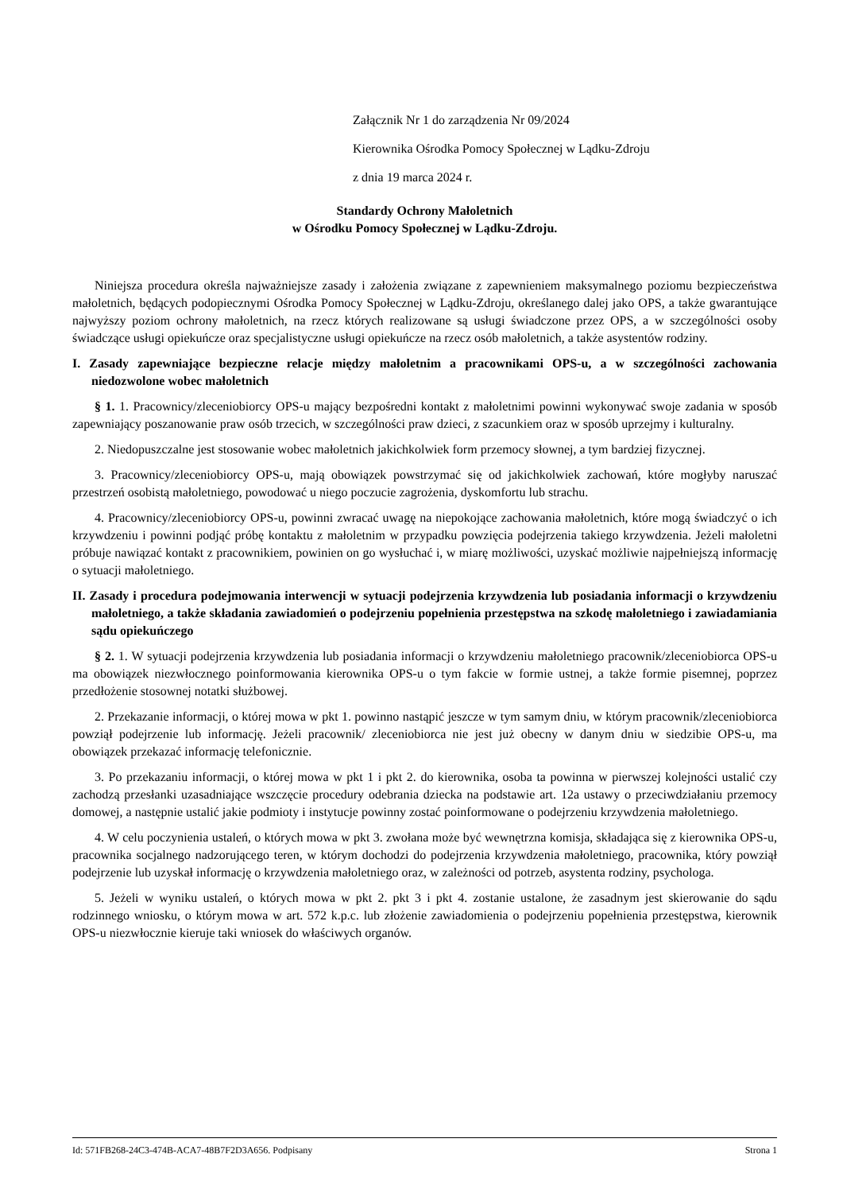Załącznik Nr 1 do zarządzenia Nr 09/2024
Kierownika Ośrodka Pomocy Społecznej w Lądku-Zdroju
z dnia 19 marca 2024 r.
Standardy Ochrony Małoletnich
w Ośrodku Pomocy Społecznej w Lądku-Zdroju.
Niniejsza procedura określa najważniejsze zasady i założenia związane z zapewnieniem maksymalnego poziomu bezpieczeństwa małoletnich, będących podopiecznymi Ośrodka Pomocy Społecznej w Lądku-Zdroju, określanego dalej jako OPS, a także gwarantujące najwyższy poziom ochrony małoletnich, na rzecz których realizowane są usługi świadczone przez OPS, a w szczególności osoby świadczące usługi opiekuńcze oraz specjalistyczne usługi opiekuńcze na rzecz osób małoletnich, a także asystentów rodziny.
I. Zasady zapewniające bezpieczne relacje między małoletnim a pracownikami OPS-u, a w szczególności zachowania niedozwolone wobec małoletnich
§ 1. 1. Pracownicy/zleceniobiorcy OPS-u mający bezpośredni kontakt z małoletnimi powinni wykonywać swoje zadania w sposób zapewniający poszanowanie praw osób trzecich, w szczególności praw dzieci, z szacunkiem oraz w sposób uprzejmy i kulturalny.
2. Niedopuszczalne jest stosowanie wobec małoletnich jakichkolwiek form przemocy słownej, a tym bardziej fizycznej.
3. Pracownicy/zleceniobiorcy OPS-u, mają obowiązek powstrzymać się od jakichkolwiek zachowań, które mogłyby naruszać przestrzeń osobistą małoletniego, powodować u niego poczucie zagrożenia, dyskomfortu lub strachu.
4. Pracownicy/zleceniobiorcy OPS-u, powinni zwracać uwagę na niepokojące zachowania małoletnich, które mogą świadczyć o ich krzywdzeniu i powinni podjąć próbę kontaktu z małoletnim w przypadku powzięcia podejrzenia takiego krzywdzenia. Jeżeli małoletni próbuje nawiązać kontakt z pracownikiem, powinien on go wysłuchać i, w miarę możliwości, uzyskać możliwie najpełniejszą informację o sytuacji małoletniego.
II. Zasady i procedura podejmowania interwencji w sytuacji podejrzenia krzywdzenia lub posiadania informacji o krzywdzeniu małoletniego, a także składania zawiadomień o podejrzeniu popełnienia przestępstwa na szkodę małoletniego i zawiadamiania sądu opiekuńczego
§ 2. 1. W sytuacji podejrzenia krzywdzenia lub posiadania informacji o krzywdzeniu małoletniego pracownik/zleceniobiorca OPS-u ma obowiązek niezwłocznego poinformowania kierownika OPS-u o tym fakcie w formie ustnej, a także formie pisemnej, poprzez przedłożenie stosownej notatki służbowej.
2. Przekazanie informacji, o której mowa w pkt 1. powinno nastąpić jeszcze w tym samym dniu, w którym pracownik/zleceniobiorca powziął podejrzenie lub informację. Jeżeli pracownik/ zleceniobiorca nie jest już obecny w danym dniu w siedzibie OPS-u, ma obowiązek przekazać informację telefonicznie.
3. Po przekazaniu informacji, o której mowa w pkt 1 i pkt 2. do kierownika, osoba ta powinna w pierwszej kolejności ustalić czy zachodzą przesłanki uzasadniające wszczęcie procedury odebrania dziecka na podstawie art. 12a ustawy o przeciwdziałaniu przemocy domowej, a następnie ustalić jakie podmioty i instytucje powinny zostać poinformowane o podejrzeniu krzywdzenia małoletniego.
4. W celu poczynienia ustaleń, o których mowa w pkt 3. zwołana może być wewnętrzna komisja, składająca się z kierownika OPS-u, pracownika socjalnego nadzorującego teren, w którym dochodzi do podejrzenia krzywdzenia małoletniego, pracownika, który powziął podejrzenie lub uzyskał informację o krzywdzenia małoletniego oraz, w zależności od potrzeb, asystenta rodziny, psychologa.
5. Jeżeli w wyniku ustaleń, o których mowa w pkt 2. pkt 3 i pkt 4. zostanie ustalone, że zasadnym jest skierowanie do sądu rodzinnego wniosku, o którym mowa w art. 572 k.p.c. lub złożenie zawiadomienia o podejrzeniu popełnienia przestępstwa, kierownik OPS-u niezwłocznie kieruje taki wniosek do właściwych organów.
Id: 571FB268-24C3-474B-ACA7-48B7F2D3A656. Podpisany Strona 1